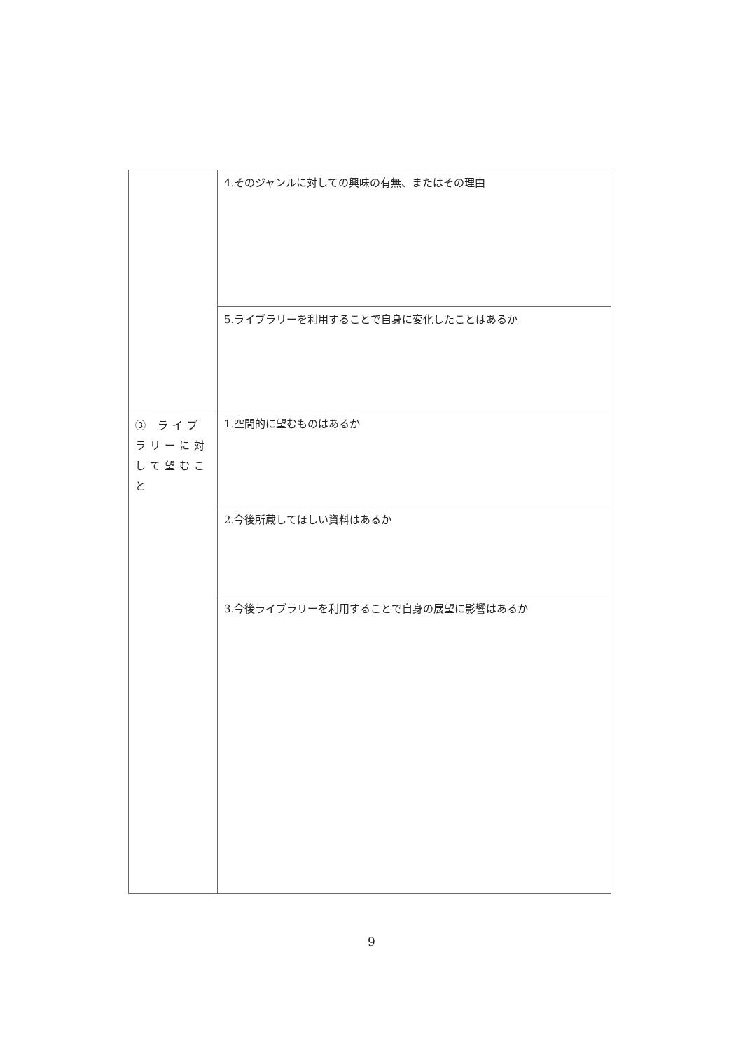| | 4.そのジャンルに対しての興味の有無、またはその理由 |
| | 5.ライブラリーを利用することで自身に変化したことはあるか |
| ③ ライブラリーに対して望むこと | 1.空間的に望むものはあるか |
| | 2.今後所蔵してほしい資料はあるか |
| | 3.今後ライブラリーを利用することで自身の展望に影響はあるか |
9